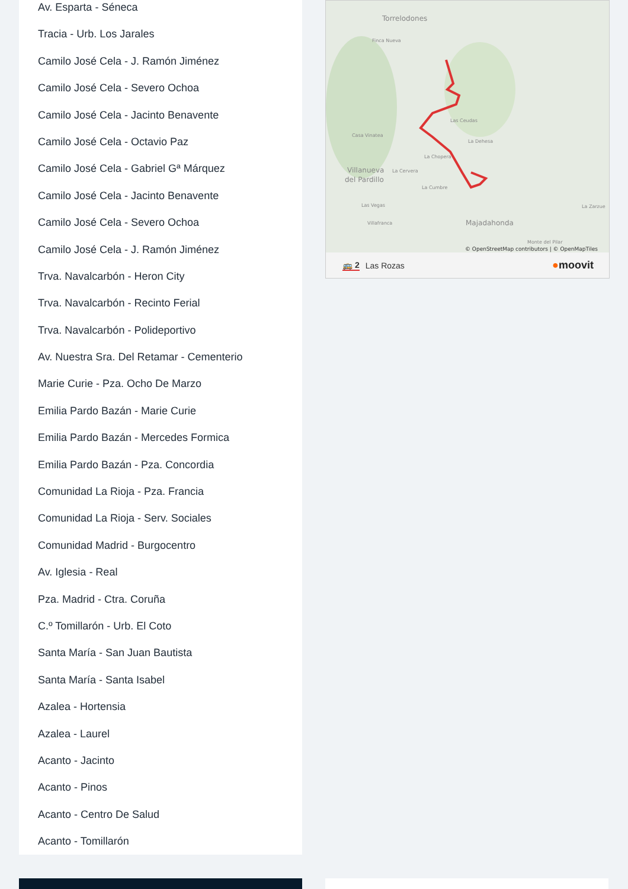Av. Esparta - Séneca
Tracia - Urb. Los Jarales
Camilo José Cela - J. Ramón Jiménez
Camilo José Cela - Severo Ochoa
Camilo José Cela - Jacinto Benavente
Camilo José Cela - Octavio Paz
Camilo José Cela - Gabriel Gª Márquez
Camilo José Cela - Jacinto Benavente
Camilo José Cela - Severo Ochoa
Camilo José Cela - J. Ramón Jiménez
Trva. Navalcarbón - Heron City
Trva. Navalcarbón - Recinto Ferial
Trva. Navalcarbón - Polideportivo
Av. Nuestra Sra. Del Retamar - Cementerio
Marie Curie - Pza. Ocho De Marzo
Emilia Pardo Bazán - Marie Curie
Emilia Pardo Bazán - Mercedes Formica
Emilia Pardo Bazán - Pza. Concordia
Comunidad La Rioja - Pza. Francia
Comunidad La Rioja - Serv. Sociales
Comunidad Madrid - Burgocentro
Av. Iglesia - Real
Pza. Madrid - Ctra. Coruña
C.º Tomillarón - Urb. El Coto
Santa María - San Juan Bautista
Santa María - Santa Isabel
Azalea - Hortensia
Azalea - Laurel
Acanto - Jacinto
Acanto - Pinos
Acanto - Centro De Salud
Acanto - Tomillarón
Torrelodones
Finca Nueva
Las Ceudas
Casa Vinatea
Villanueva
del Pardillo
La Dehesa
La Chopera
La Cervera
La Cumbre
Majadahonda
Las Vegas
Villafranca
La Zarzue
Monte del Pilar
© OpenStreetMap contributors | © OpenMapTiles
🚌 2 Las Rozas ●moovit